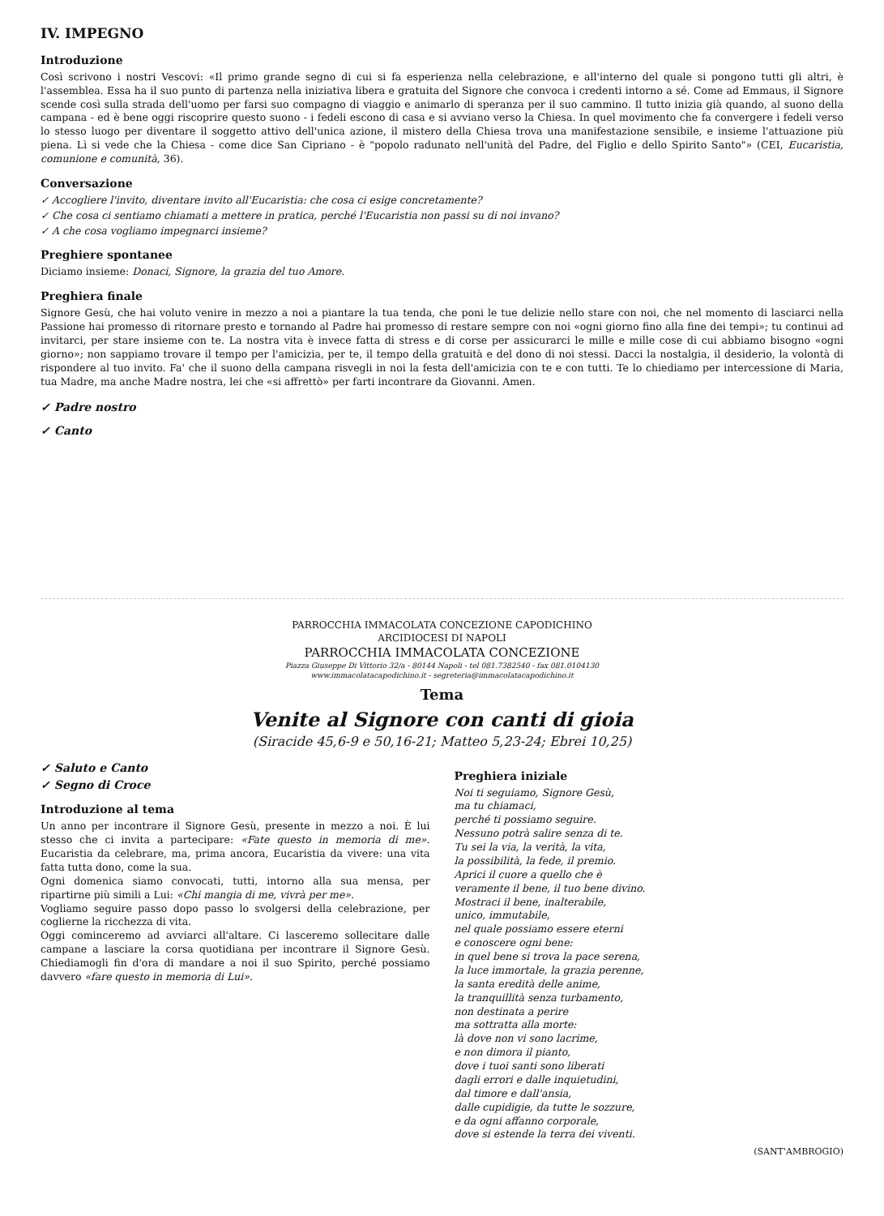IV. IMPEGNO
Introduzione
Così scrivono i nostri Vescovi: «Il primo grande segno di cui si fa esperienza nella celebrazione, e all'interno del quale si pongono tutti gli altri, è l'assemblea. Essa ha il suo punto di partenza nella iniziativa libera e gratuita del Signore che convoca i credenti intorno a sé. Come ad Emmaus, il Signore scende così sulla strada dell'uomo per farsi suo compagno di viaggio e animarlo di speranza per il suo cammino. Il tutto inizia già quando, al suono della campana - ed è bene oggi riscoprire questo suono - i fedeli escono di casa e si avviano verso la Chiesa. In quel movimento che fa convergere i fedeli verso lo stesso luogo per diventare il soggetto attivo dell'unica azione, il mistero della Chiesa trova una manifestazione sensibile, e insieme l'attuazione più piena. Lì si vede che la Chiesa - come dice San Cipriano - è "popolo radunato nell'unità del Padre, del Figlio e dello Spirito Santo"» (CEI, Eucaristia, comunione e comunità, 36).
Conversazione
✓ Accogliere l'invito, diventare invito all'Eucaristia: che cosa ci esige concretamente?
✓ Che cosa ci sentiamo chiamati a mettere in pratica, perché l'Eucaristia non passi su di noi invano?
✓ A che cosa vogliamo impegnarci insieme?
Preghiere spontanee
Diciamo insieme: Donaci, Signore, la grazia del tuo Amore.
Preghiera finale
Signore Gesù, che hai voluto venire in mezzo a noi a piantare la tua tenda, che poni le tue delizie nello stare con noi, che nel momento di lasciarci nella Passione hai promesso di ritornare presto e tornando al Padre hai promesso di restare sempre con noi «ogni giorno fino alla fine dei tempi»; tu continui ad invitarci, per stare insieme con te. La nostra vita è invece fatta di stress e di corse per assicurarci le mille e mille cose di cui abbiamo bisogno «ogni giorno»; non sappiamo trovare il tempo per l'amicizia, per te, il tempo della gratuità e del dono di noi stessi. Dacci la nostalgia, il desiderio, la volontà di rispondere al tuo invito. Fa' che il suono della campana risvegli in noi la festa dell'amicizia con te e con tutti. Te lo chiediamo per intercessione di Maria, tua Madre, ma anche Madre nostra, lei che «si affrettò» per farti incontrare da Giovanni. Amen.
✓ Padre nostro
✓ Canto
PARROCCHIA IMMACOLATA CONCEZIONE CAPODICHINO
ARCIDIOCESI DI NAPOLI
PARROCCHIA IMMACOLATA CONCEZIONE
Piazza Giuseppe Di Vittorio 32/a - 80144 Napoli - tel 081.7382540 - fax 081.0104130
www.immacolatacapodichino.it - segreteria@immacolatacapodichino.it
Tema
Venite al Signore con canti di gioia
(Siracide 45,6-9 e 50,16-21; Matteo 5,23-24; Ebrei 10,25)
✓ Saluto e Canto
✓ Segno di Croce
Introduzione al tema
Un anno per incontrare il Signore Gesù, presente in mezzo a noi. È lui stesso che ci invita a partecipare: «Fate questo in memoria di me». Eucaristia da celebrare, ma, prima ancora, Eucaristia da vivere: una vita fatta tutta dono, come la sua.
Ogni domenica siamo convocati, tutti, intorno alla sua mensa, per ripartirne più simili a Lui: «Chi mangia di me, vivrà per me».
Vogliamo seguire passo dopo passo lo svolgersi della celebrazione, per coglierne la ricchezza di vita.
Oggi cominceremo ad avviarci all'altare. Ci lasceremo sollecitare dalle campane a lasciare la corsa quotidiana per incontrare il Signore Gesù. Chiediamogli fin d'ora di mandare a noi il suo Spirito, perché possiamo davvero «fare questo in memoria di Lui».
Preghiera iniziale
Noi ti seguiamo, Signore Gesù,
ma tu chiamaci,
perché ti possiamo seguire.
Nessuno potrà salire senza di te.
Tu sei la via, la verità, la vita,
la possibilità, la fede, il premio.
Aprici il cuore a quello che è
veramente il bene, il tuo bene divino.
Mostraci il bene, inalterabile,
unico, immutabile,
nel quale possiamo essere eterni
e conoscere ogni bene:
in quel bene si trova la pace serena,
la luce immortale, la grazia perenne,
la santa eredità delle anime,
la tranquillità senza turbamento,
non destinata a perire
ma sottratta alla morte:
là dove non vi sono lacrime,
e non dimora il pianto,
dove i tuoi santi sono liberati
dagli errori e dalle inquietudini,
dal timore e dall'ansia,
dalle cupidigie, da tutte le sozzure,
e da ogni affanno corporale,
dove si estende la terra dei viventi.
(SANT'AMBROGIO)